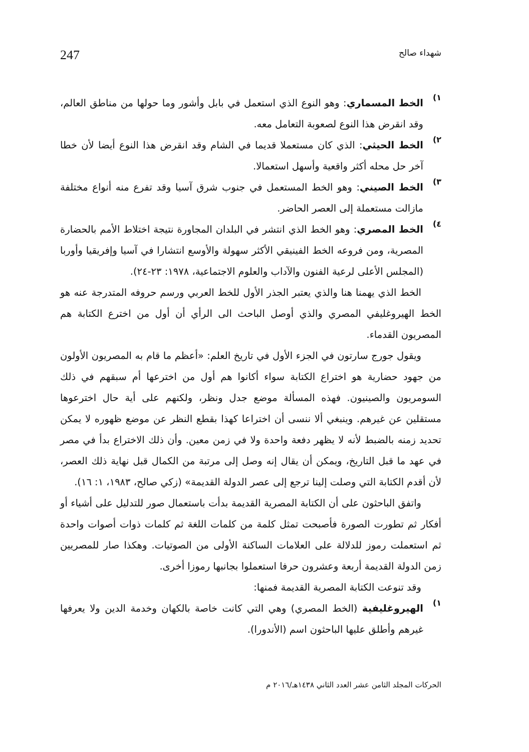شهداء صالح 247
١)
الخط المسماري: وهو النوع الذي استعمل في بابل وأشور وما حولها من مناطق العالم، وقد انقرض هذا النوع لصعوبة التعامل معه.
٢)
الخط الحيثي: الذي كان مستعملا قديما في الشام وقد انقرض هذا النوع أيضا لأن خطا آخر حل محله أكثر واقعية وأسهل استعمالا.
٣)
الخط الصيني: وهو الخط المستعمل في جنوب شرق آسيا وقد تفرع منه أنواع مختلفة مازالت مستعملة إلى العصر الحاضر.
٤)
الخط المصري: وهو الخط الذي انتشر في البلدان المجاورة نتيجة اختلاط الأمم بالحضارة المصرية، ومن فروعه الخط الفينيقي الأكثر سهولة والأوسع انتشارا في آسيا وإفريقيا وأوربا (المجلس الأعلى لرعية الفنون والآداب والعلوم الاجتماعية، ١٩٧٨: ٢٣-٢٤).
الخط الذي يهمنا هنا والذي يعتبر الجذر الأول للخط العربي ورسم حروفه المتدرجة عنه هو الخط الهيروغليفي المصري والذي أوصل الباحث الى الرأي أن أول من اخترع الكتابة هم المصريون القدماء.
ويقول جورج سارتون في الجزء الأول في تاريخ العلم: «أعظم ما قام به المصريون الأولون من جهود حضارية هو اختراع الكتابة سواء أكانوا هم أول من اخترعها أم سبقهم في ذلك السومريون والصينيون. فهذه المسألة موضع جدل ونظر، ولكنهم على أية حال اخترعوها مستقلين عن غيرهم. وينبغي ألا ننسى أن اختراعا كهذا بقطع النظر عن موضع ظهوره لا يمكن تحديد زمنه بالضبط لأنه لا يظهر دفعة واحدة ولا في زمن معين. وأن ذلك الاختراع بدأ في مصر في عهد ما قبل التاريخ، ويمكن أن يقال إنه وصل إلى مرتبة من الكمال قبل نهاية ذلك العصر، لأن أقدم الكتابة التي وصلت إلينا ترجع إلى عصر الدولة القديمة» (زكي صالح، ١٩٨٣، ١: ١٦).
واتفق الباحثون على أن الكتابة المصرية القديمة بدأت باستعمال صور للتدليل على أشياء أو أفكار ثم تطورت الصورة فأصبحت تمثل كلمة من كلمات اللغة ثم كلمات ذوات أصوات واحدة ثم استعملت رموز للدلالة على العلامات الساكنة الأولى من الصوتيات. وهكذا صار للمصريين زمن الدولة القديمة أربعة وعشرون حرفا استعملوا بجانبها رموزا أخرى.
وقد تنوعت الكتابة المصرية القديمة فمنها:
١)
الهيروغليفية (الخط المصري) وهي التي كانت خاصة بالكهان وخدمة الدين ولا يعرفها غيرهم وأطلق عليها الباحثون اسم (الأندورا).
الحركات المجلد الثامن عشر العدد الثاني ١٤٣٨هـ/٢٠١٦ م